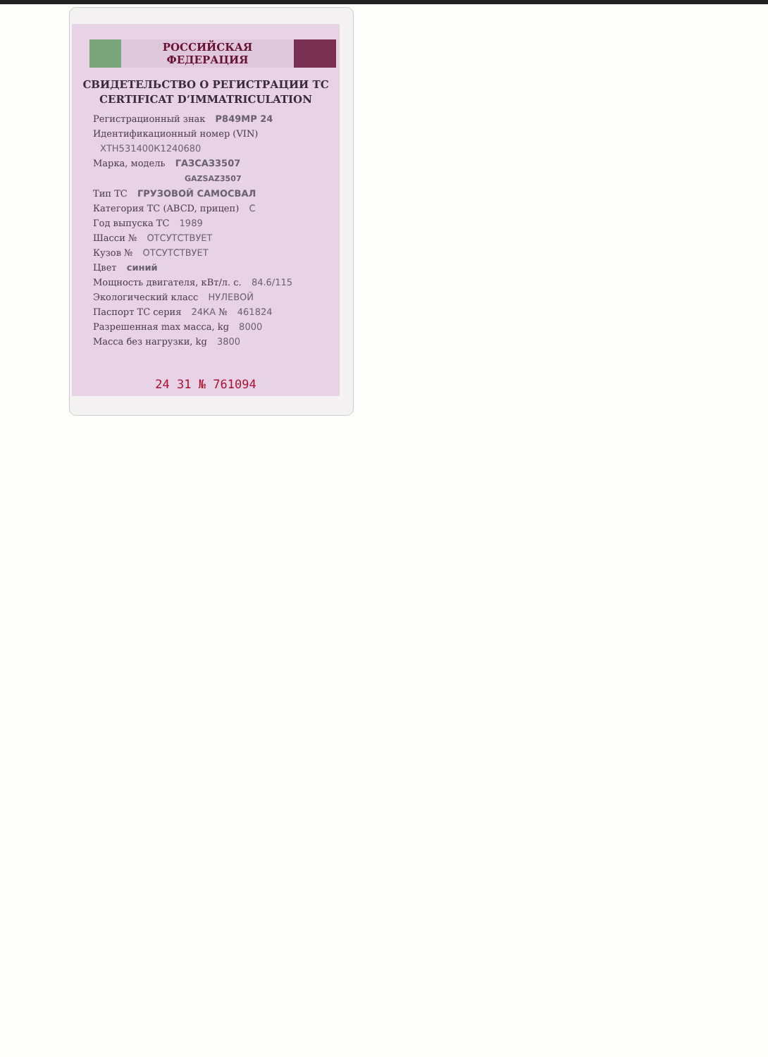РОССИЙСКАЯ ФЕДЕРАЦИЯ
СВИДЕТЕЛЬСТВО О РЕГИСТРАЦИИ ТС
CERTIFICAT D’IMMATRICULATION
Регистрационный знак Р849МР 24
Идентификационный номер (VIN)
ХТН531400К1240680
Марка, модель ГАЗСАЗ3507
GAZSAZ3507
Тип ТС ГРУЗОВОЙ САМОСВАЛ
Категория ТС (ABCD, прицеп) С
Год выпуска ТС 1989
Шасси № ОТСУТСТВУЕТ
Кузов № ОТСУТСТВУЕТ
Цвет синий
Мощность двигателя, кВт/л. с. 84.6/115
Экологический класс НУЛЕВОЙ
Паспорт ТС серия 24КА № 461824
Разрешенная max масса, kg 8000
Масса без нагрузки, kg 3800
24 31 № 761094